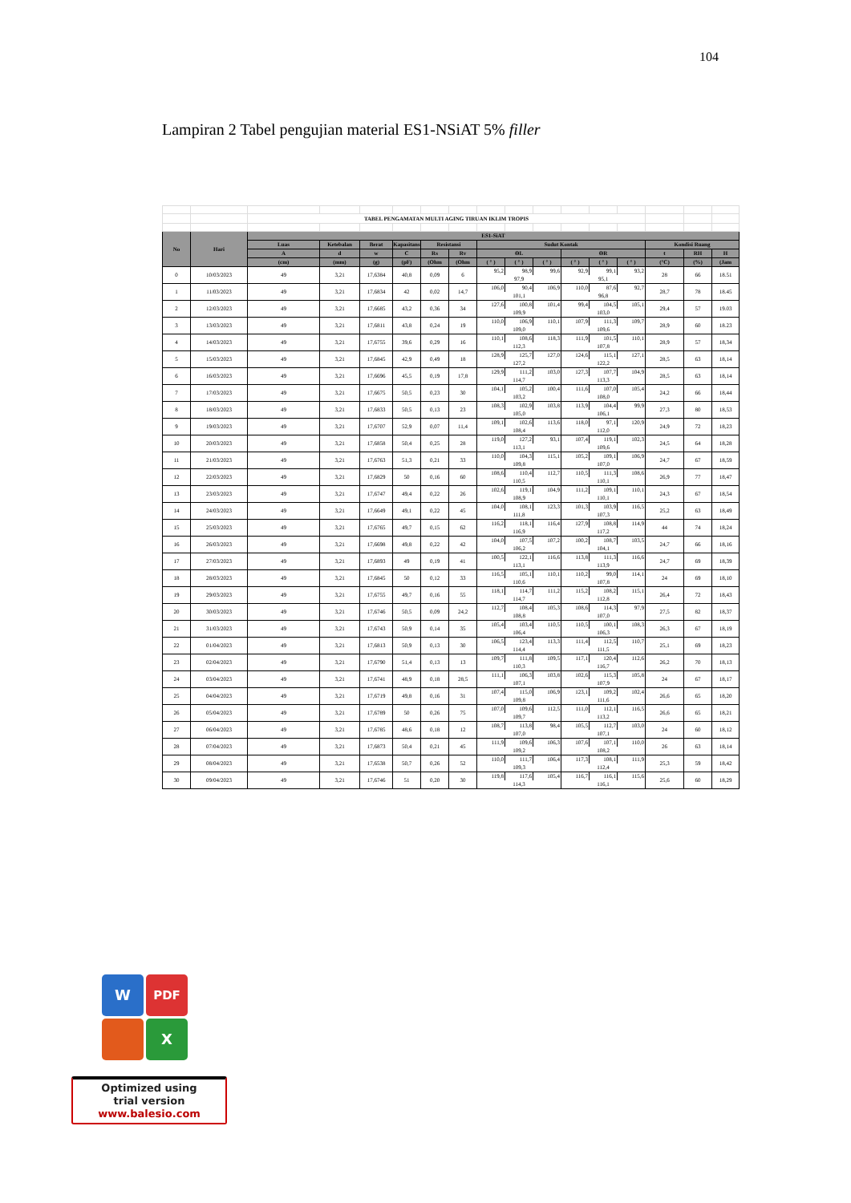104
Lampiran 2 Tabel pengujian material ES1-NSiAT 5% filler
| | | TABEL PENGAMATAN MULTI AGING TIRUAN IKLIM TROPIS | | | | | | | | | | | | | | |
| No | Hari | ES1-SiAT | | | | | | | | | | | | | | |
| | | Luas | Ketebalan | Berat | Kapasitans | Resistansi | | Sudut Kontak | | | | | | Kondisi Ruang | | |
| | | A | d | w | C | Rs | Rv | ΘL | | | ΘR | | | t | RH | H |
| | | (cm) | (mm) | (g) | (pF) | (Ohm | (Ohm | ( ° ) | ( ° ) | ( ° ) | ( ° ) | ( ° ) | ( ° ) | (°C) | (%) | (Jam |
| 0 | 10/03/2023 | 49 | 3,21 | 17,6384 | 40,8 | 0,09 | 6 | 95,2 | 98,9 | 99,6 | 92,9 | 99,1 | 93,2 | 28 | 66 | 18.51 |
| | | | | | | | | 97,9 | | | 95,1 | | | | | |
| 1 | 11/03/2023 | 49 | 3,21 | 17,6834 | 42 | 0,02 | 14,7 | 106,0 | 90,4 | 106,9 | 110,0 | 87,6 | 92,7 | 28,7 | 78 | 18.45 |
| | | | | | | | | 101,1 | | | 96,8 | | | | | |
| 2 | 12/03/2023 | 49 | 3,21 | 17,6685 | 43,2 | 0,36 | 34 | 127,6 | 100,8 | 101,4 | 99,4 | 104,5 | 105,1 | 29,4 | 57 | 19.03 |
| | | | | | | | | 109,9 | | | 103,0 | | | | | |
| 3 | 13/03/2023 | 49 | 3,21 | 17,6811 | 43,8 | 0,24 | 19 | 110,0 | 106,9 | 110,1 | 107,9 | 111,3 | 109,7 | 28,9 | 60 | 18.23 |
| | | | | | | | | 109,0 | | | 109,6 | | | | | |
| 4 | 14/03/2023 | 49 | 3,21 | 17,6755 | 39,6 | 0,29 | 16 | 110,1 | 108,6 | 118,3 | 111,9 | 101,5 | 110,1 | 28,9 | 57 | 18,34 |
| | | | | | | | | 112,3 | | | 107,8 | | | | | |
| 5 | 15/03/2023 | 49 | 3,21 | 17,6845 | 42,9 | 0,49 | 18 | 128,9 | 125,7 | 127,0 | 124,6 | 115,1 | 127,1 | 28,5 | 63 | 18,14 |
| | | | | | | | | 127,2 | | | 122,2 | | | | | |
| 6 | 16/03/2023 | 49 | 3,21 | 17,6696 | 45,5 | 0,19 | 17,8 | 129,9 | 111,2 | 103,0 | 127,3 | 107,7 | 104,9 | 28,5 | 63 | 18,14 |
| | | | | | | | | 114,7 | | | 113,3 | | | | | |
| 7 | 17/03/2023 | 49 | 3,21 | 17,6675 | 50,5 | 0,23 | 30 | 104,1 | 105,2 | 100,4 | 111,6 | 107,0 | 105,4 | 24,2 | 66 | 18,44 |
| | | | | | | | | 103,2 | | | 108,0 | | | | | |
| 8 | 18/03/2023 | 49 | 3,21 | 17,6833 | 50,5 | 0,13 | 23 | 108,3 | 102,9 | 103,8 | 113,9 | 104,4 | 99,9 | 27,3 | 80 | 18,53 |
| | | | | | | | | 105,0 | | | 106,1 | | | | | |
| 9 | 19/03/2023 | 49 | 3,21 | 17,6707 | 52,9 | 0,07 | 11,4 | 109,1 | 102,6 | 113,6 | 118,0 | 97,1 | 120,9 | 24,9 | 72 | 18,23 |
| | | | | | | | | 108,4 | | | 112,0 | | | | | |
| 10 | 20/03/2023 | 49 | 3,21 | 17,6858 | 50,4 | 0,25 | 28 | 119,0 | 127,2 | 93,1 | 107,4 | 119,1 | 102,3 | 24,5 | 64 | 18,28 |
| | | | | | | | | 113,1 | | | 109,6 | | | | | |
| 11 | 21/03/2023 | 49 | 3,21 | 17,6763 | 51,3 | 0,21 | 33 | 110,0 | 104,3 | 115,1 | 105,2 | 109,1 | 106,9 | 24,7 | 67 | 18,59 |
| | | | | | | | | 109,8 | | | 107,0 | | | | | |
| 12 | 22/03/2023 | 49 | 3,21 | 17,6829 | 50 | 0,16 | 60 | 108,6 | 110,4 | 112,7 | 110,5 | 111,3 | 108,6 | 26,9 | 77 | 18,47 |
| | | | | | | | | 110,5 | | | 110,1 | | | | | |
| 13 | 23/03/2023 | 49 | 3,21 | 17,6747 | 49,4 | 0,22 | 26 | 102,6 | 119,1 | 104,9 | 111,2 | 109,1 | 110,1 | 24,3 | 67 | 18,54 |
| | | | | | | | | 108,9 | | | 110,1 | | | | | |
| 14 | 24/03/2023 | 49 | 3,21 | 17,6649 | 49,1 | 0,22 | 45 | 104,0 | 108,1 | 123,3 | 101,3 | 103,9 | 116,5 | 25,2 | 63 | 18,49 |
| | | | | | | | | 111,8 | | | 107,3 | | | | | |
| 15 | 25/03/2023 | 49 | 3,21 | 17,6765 | 49,7 | 0,15 | 62 | 116,2 | 118,1 | 116,4 | 127,9 | 108,8 | 114,9 | 44 | 74 | 18,24 |
| | | | | | | | | 116,9 | | | 117,2 | | | | | |
| 16 | 26/03/2023 | 49 | 3,21 | 17,6698 | 49,8 | 0,22 | 42 | 104,0 | 107,5 | 107,2 | 100,2 | 108,7 | 103,5 | 24,7 | 66 | 18,16 |
| | | | | | | | | 106,2 | | | 104,1 | | | | | |
| 17 | 27/03/2023 | 49 | 3,21 | 17,6893 | 49 | 0,19 | 41 | 100,5 | 122,1 | 116,6 | 113,8 | 111,3 | 116,6 | 24,7 | 69 | 18,39 |
| | | | | | | | | 113,1 | | | 113,9 | | | | | |
| 18 | 28/03/2023 | 49 | 3,21 | 17,6845 | 50 | 0,12 | 33 | 116,5 | 105,1 | 110,1 | 110,2 | 99,0 | 114,1 | 24 | 69 | 18,10 |
| | | | | | | | | 110,6 | | | 107,8 | | | | | |
| 19 | 29/03/2023 | 49 | 3,21 | 17,6755 | 49,7 | 0,16 | 55 | 118,1 | 114,7 | 111,2 | 115,2 | 108,2 | 115,1 | 26,4 | 72 | 18,43 |
| | | | | | | | | 114,7 | | | 112,8 | | | | | |
| 20 | 30/03/2023 | 49 | 3,21 | 17,6746 | 50,5 | 0,09 | 24,2 | 112,7 | 108,4 | 105,3 | 108,6 | 114,3 | 97,9 | 27,5 | 82 | 18,37 |
| | | | | | | | | 108,8 | | | 107,0 | | | | | |
| 21 | 31/03/2023 | 49 | 3,21 | 17,6743 | 50,9 | 0,14 | 35 | 105,4 | 103,4 | 110,5 | 110,5 | 100,1 | 108,3 | 26,3 | 67 | 18,19 |
| | | | | | | | | 106,4 | | | 106,3 | | | | | |
| 22 | 01/04/2023 | 49 | 3,21 | 17,6813 | 50,9 | 0,13 | 30 | 106,5 | 123,4 | 113,3 | 111,4 | 112,5 | 110,7 | 25,1 | 69 | 18,23 |
| | | | | | | | | 114,4 | | | 111,5 | | | | | |
| 23 | 02/04/2023 | 49 | 3,21 | 17,6790 | 51,4 | 0,13 | 13 | 109,7 | 111,8 | 109,5 | 117,1 | 120,4 | 112,6 | 26,2 | 70 | 18,13 |
| | | | | | | | | 110,3 | | | 116,7 | | | | | |
| 24 | 03/04/2023 | 49 | 3,21 | 17,6741 | 48,9 | 0,18 | 28,5 | 111,1 | 106,3 | 103,8 | 102,6 | 115,3 | 105,8 | 24 | 67 | 18,17 |
| | | | | | | | | 107,1 | | | 107,9 | | | | | |
| 25 | 04/04/2023 | 49 | 3,21 | 17,6719 | 49,8 | 0,16 | 31 | 107,4 | 115,0 | 106,9 | 123,1 | 109,2 | 102,4 | 26,6 | 65 | 18,20 |
| | | | | | | | | 109,8 | | | 111,6 | | | | | |
| 26 | 05/04/2023 | 49 | 3,21 | 17,6789 | 50 | 0,26 | 75 | 107,0 | 109,6 | 112,5 | 111,0 | 112,1 | 116,5 | 26,6 | 65 | 18,21 |
| | | | | | | | | 109,7 | | | 113,2 | | | | | |
| 27 | 06/04/2023 | 49 | 3,21 | 17,6785 | 48,6 | 0,18 | 12 | 108,7 | 113,8 | 98,4 | 105,5 | 112,7 | 103,0 | 24 | 60 | 18,12 |
| | | | | | | | | 107,0 | | | 107,1 | | | | | |
| 28 | 07/04/2023 | 49 | 3,21 | 17,6873 | 50,4 | 0,21 | 45 | 111,9 | 109,6 | 106,3 | 107,6 | 107,1 | 110,0 | 26 | 63 | 18,14 |
| | | | | | | | | 109,2 | | | 108,2 | | | | | |
| 29 | 08/04/2023 | 49 | 3,21 | 17,6538 | 50,7 | 0,26 | 52 | 110,0 | 111,7 | 106,4 | 117,3 | 108,1 | 111,9 | 25,3 | 59 | 18,42 |
| | | | | | | | | 109,3 | | | 112,4 | | | | | |
| 30 | 09/04/2023 | 49 | 3,21 | 17,6746 | 51 | 0,20 | 30 | 119,8 | 117,6 | 105,4 | 116,7 | 116,1 | 115,6 | 25,6 | 60 | 18,29 |
| | | | | | | | | 114,3 | | | 116,1 | | | | | |
W PDF
X
Optimized using
trial version
www.balesio.com